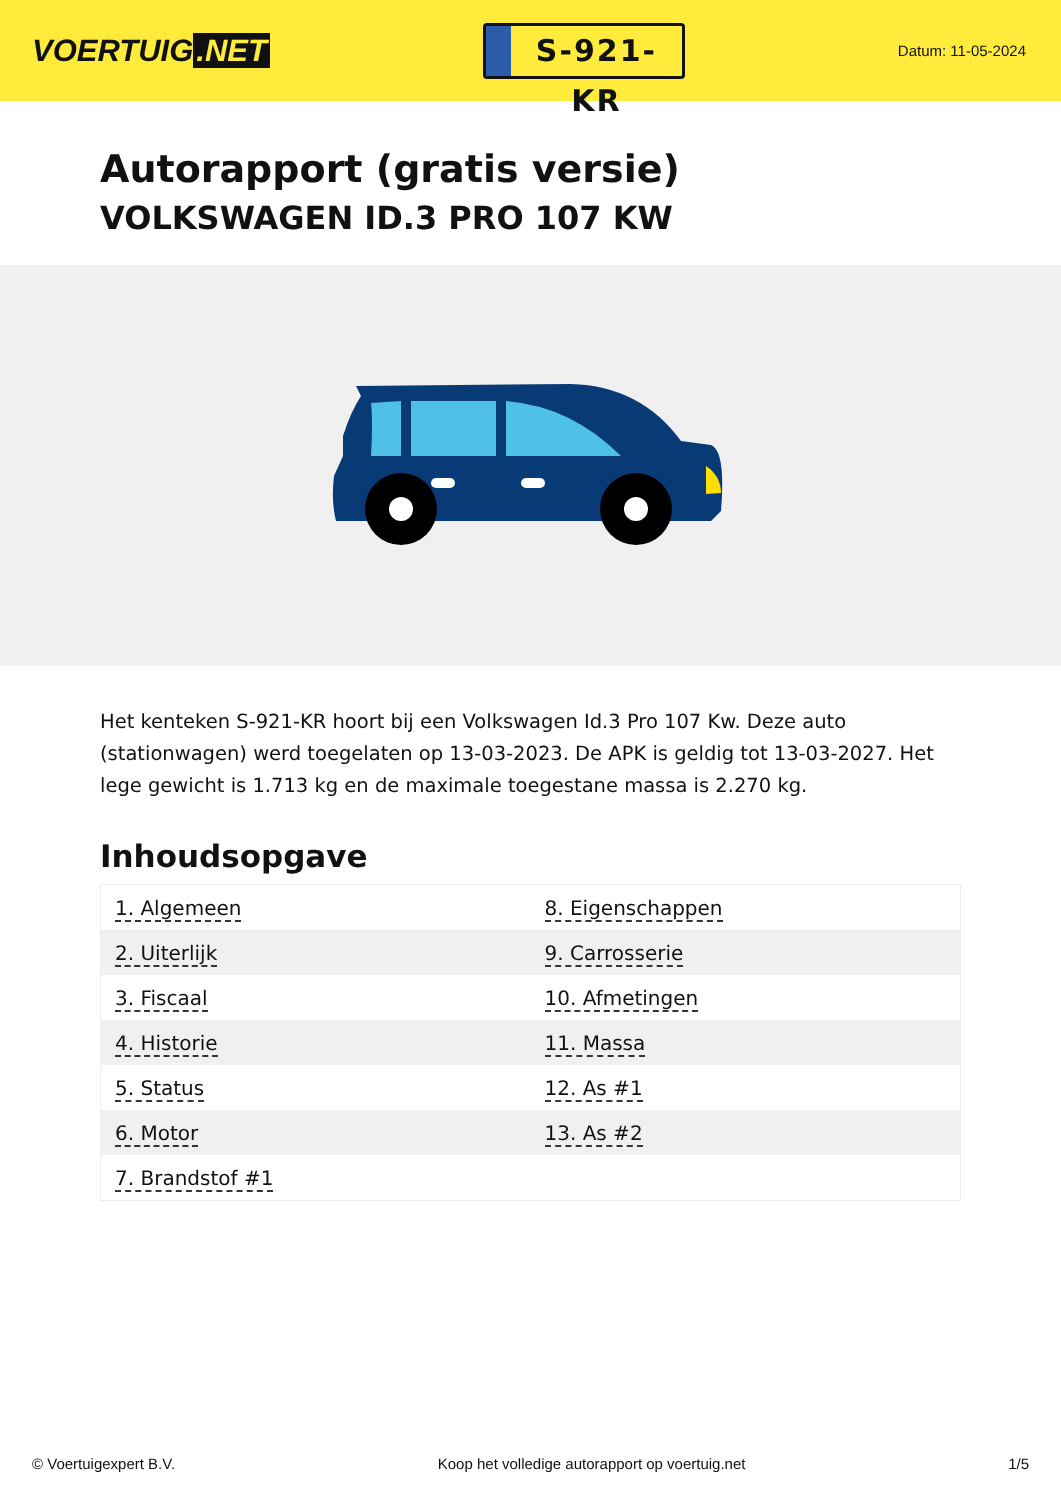VOERTUIG.NET
S-921-KR
Datum: 11-05-2024
Autorapport (gratis versie)
VOLKSWAGEN ID.3 PRO 107 KW
Het kenteken S-921-KR hoort bij een Volkswagen Id.3 Pro 107 Kw. Deze auto (stationwagen) werd toegelaten op 13-03-2023. De APK is geldig tot 13-03-2027. Het lege gewicht is 1.713 kg en de maximale toegestane massa is 2.270 kg.
Inhoudsopgave
| 1. Algemeen | 8. Eigenschappen |
| 2. Uiterlijk | 9. Carrosserie |
| 3. Fiscaal | 10. Afmetingen |
| 4. Historie | 11. Massa |
| 5. Status | 12. As #1 |
| 6. Motor | 13. As #2 |
| 7. Brandstof #1 | |
© Voertuigexpert B.V. Koop het volledige autorapport op voertuig.net 1/5